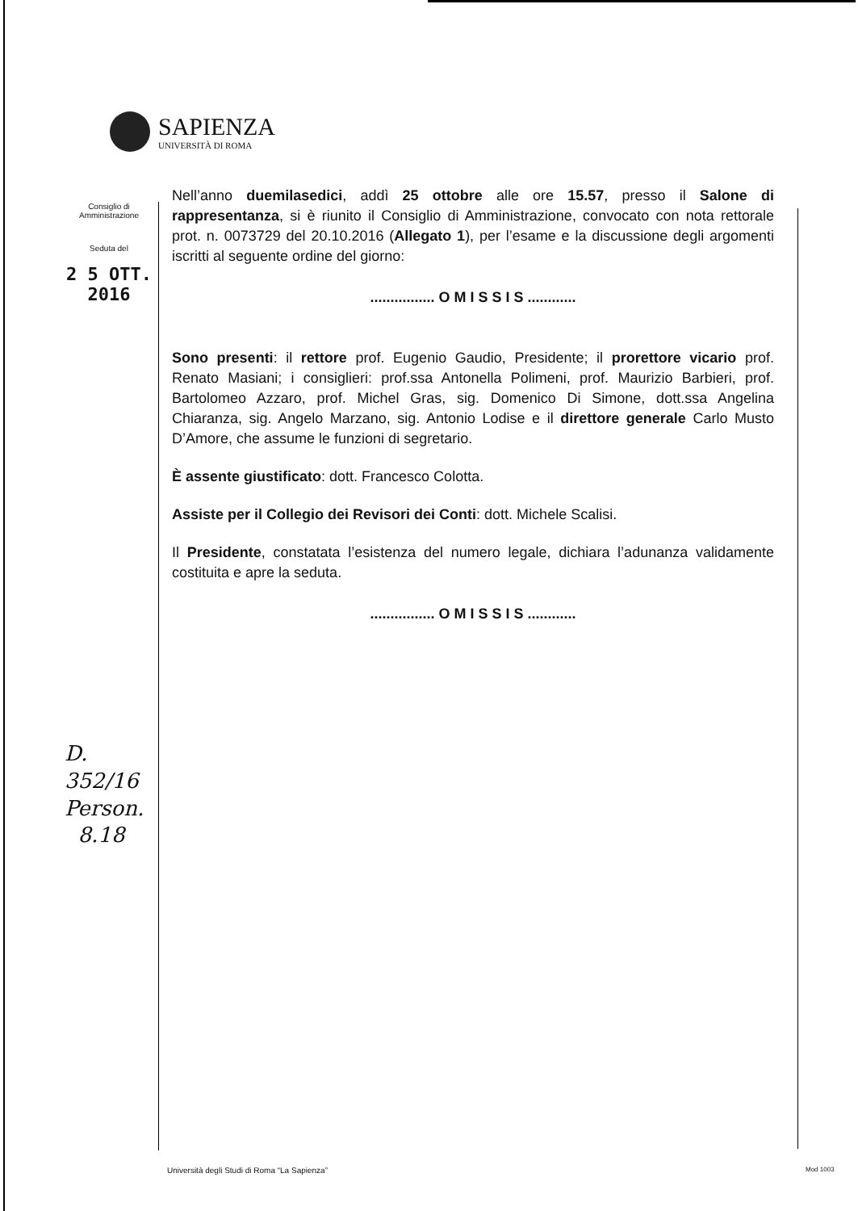SAPIENZA
UNIVERSITÀ DI ROMA
Consiglio di
Amministrazione
Seduta del
2 5 OTT. 2016
D. 352/16
Person.
8.18
Nell’anno duemilasedici, addì 25 ottobre alle ore 15.57, presso il Salone di rappresentanza, si è riunito il Consiglio di Amministrazione, convocato con nota rettorale prot. n. 0073729 del 20.10.2016 (Allegato 1), per l’esame e la discussione degli argomenti iscritti al seguente ordine del giorno:
................ O M I S S I S ............
Sono presenti: il rettore prof. Eugenio Gaudio, Presidente; il prorettore vicario prof. Renato Masiani; i consiglieri: prof.ssa Antonella Polimeni, prof. Maurizio Barbieri, prof. Bartolomeo Azzaro, prof. Michel Gras, sig. Domenico Di Simone, dott.ssa Angelina Chiaranza, sig. Angelo Marzano, sig. Antonio Lodise e il direttore generale Carlo Musto D’Amore, che assume le funzioni di segretario.
È assente giustificato: dott. Francesco Colotta.
Assiste per il Collegio dei Revisori dei Conti: dott. Michele Scalisi.
Il Presidente, constatata l’esistenza del numero legale, dichiara l’adunanza validamente costituita e apre la seduta.
................ O M I S S I S ............
Università degli Studi di Roma “La Sapienza”
Mod 1003